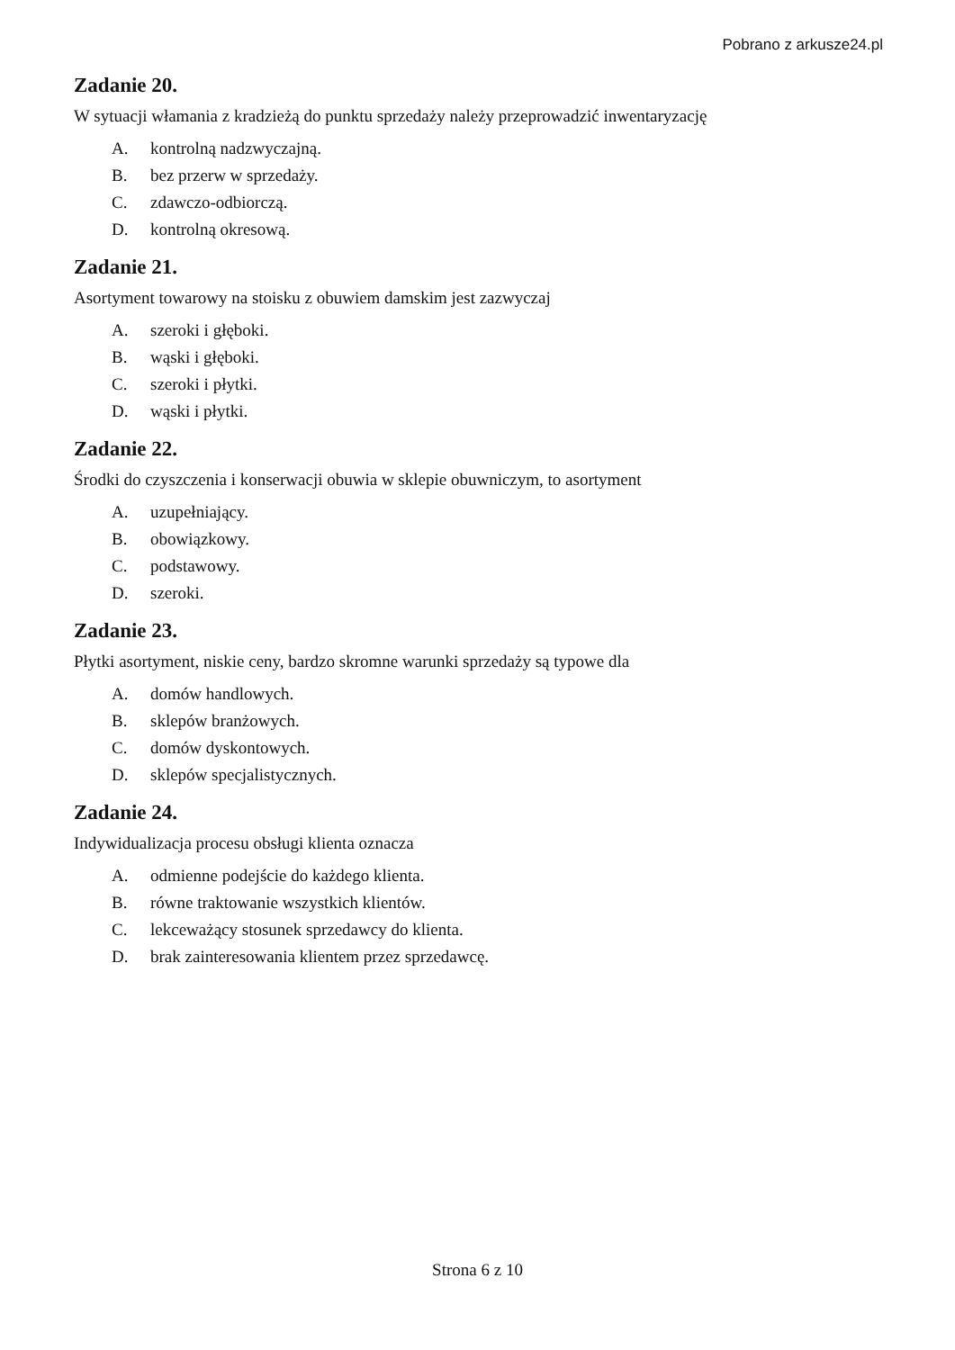Pobrano z arkusze24.pl
Zadanie 20.
W sytuacji włamania z kradzieżą do punktu sprzedaży należy przeprowadzić inwentaryzację
A. kontrolną nadzwyczajną.
B. bez przerw w sprzedaży.
C. zdawczo-odbiorczą.
D. kontrolną okresową.
Zadanie 21.
Asortyment towarowy na stoisku z obuwiem damskim jest zazwyczaj
A. szeroki i głęboki.
B. wąski i głęboki.
C. szeroki i płytki.
D. wąski i płytki.
Zadanie 22.
Środki do czyszczenia i konserwacji obuwia w sklepie obuwniczym, to asortyment
A. uzupełniający.
B. obowiązkowy.
C. podstawowy.
D. szeroki.
Zadanie 23.
Płytki asortyment, niskie ceny, bardzo skromne warunki sprzedaży są typowe dla
A. domów handlowych.
B. sklepów branżowych.
C. domów dyskontowych.
D. sklepów specjalistycznych.
Zadanie 24.
Indywidualizacja procesu obsługi klienta oznacza
A. odmienne podejście do każdego klienta.
B. równe traktowanie wszystkich klientów.
C. lekceważący stosunek sprzedawcy do klienta.
D. brak zainteresowania klientem przez sprzedawcę.
Strona 6 z 10